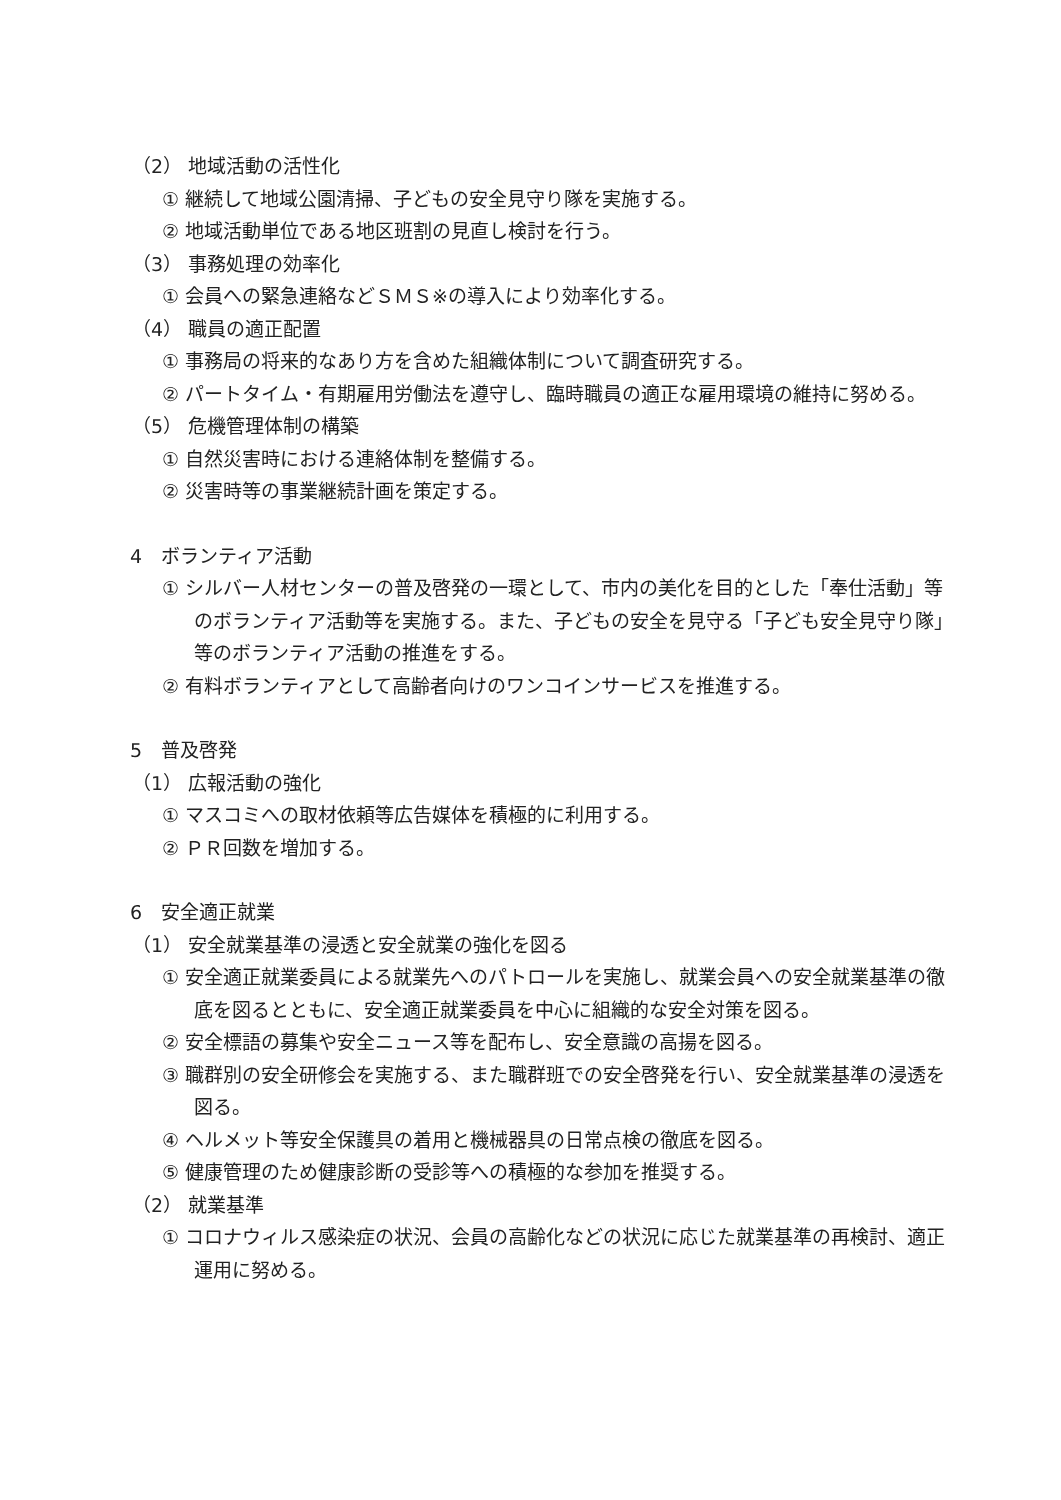（2） 地域活動の活性化
① 継続して地域公園清掃、子どもの安全見守り隊を実施する。
② 地域活動単位である地区班割の見直し検討を行う。
（3） 事務処理の効率化
① 会員への緊急連絡などＳＭＳ※の導入により効率化する。
（4） 職員の適正配置
① 事務局の将来的なあり方を含めた組織体制について調査研究する。
② パートタイム・有期雇用労働法を遵守し、臨時職員の適正な雇用環境の維持に努める。
（5） 危機管理体制の構築
① 自然災害時における連絡体制を整備する。
② 災害時等の事業継続計画を策定する。
4　ボランティア活動
① シルバー人材センターの普及啓発の一環として、市内の美化を目的とした「奉仕活動」等のボランティア活動等を実施する。また、子どもの安全を見守る「子ども安全見守り隊」等のボランティア活動の推進をする。
② 有料ボランティアとして高齢者向けのワンコインサービスを推進する。
5　普及啓発
（1） 広報活動の強化
① マスコミへの取材依頼等広告媒体を積極的に利用する。
② ＰＲ回数を増加する。
6　安全適正就業
（1） 安全就業基準の浸透と安全就業の強化を図る
① 安全適正就業委員による就業先へのパトロールを実施し、就業会員への安全就業基準の徹底を図るとともに、安全適正就業委員を中心に組織的な安全対策を図る。
② 安全標語の募集や安全ニュース等を配布し、安全意識の高揚を図る。
③ 職群別の安全研修会を実施する、また職群班での安全啓発を行い、安全就業基準の浸透を図る。
④ ヘルメット等安全保護具の着用と機械器具の日常点検の徹底を図る。
⑤ 健康管理のため健康診断の受診等への積極的な参加を推奨する。
（2） 就業基準
① コロナウィルス感染症の状況、会員の高齢化などの状況に応じた就業基準の再検討、適正運用に努める。